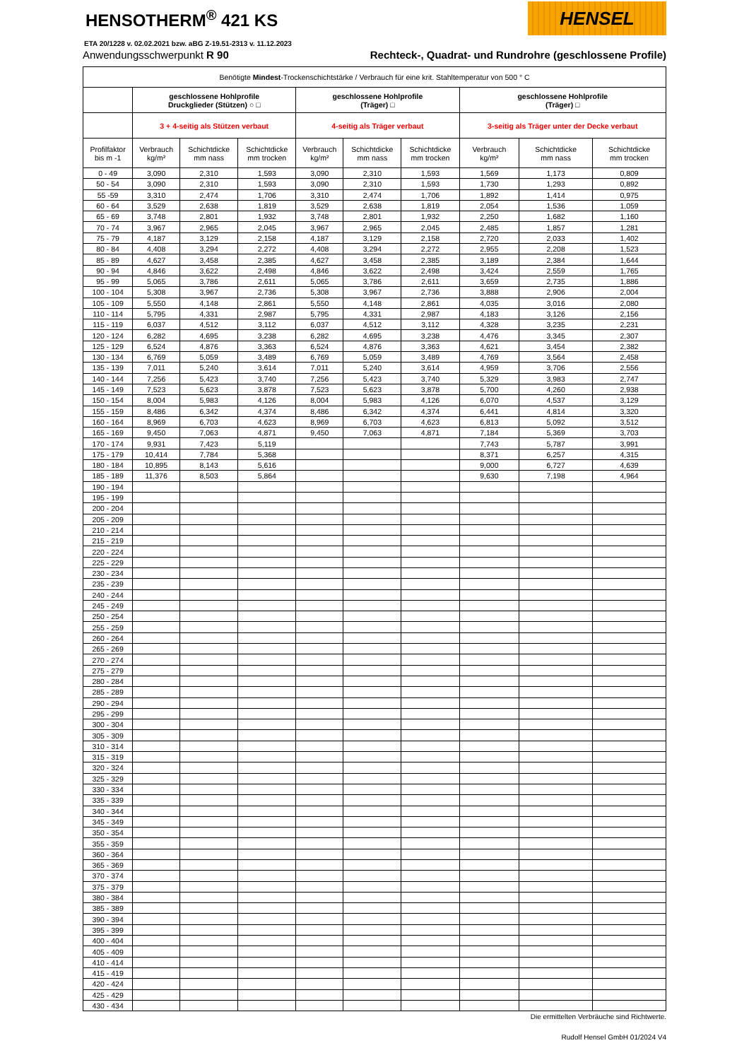HENSOTHERM<sup>®</sup> 421 KS
HENSEL
ETA 20/1228 v. 02.02.2021 bzw. aBG Z-19.51-2313 v. 11.12.2023
Anwendungsschwerpunkt R 90 Rechteck-, Quadrat- und Rundrohre (geschlossene Profile)
| Benötigte Mindest -Trockenschichtstärke / Verbrauch für eine krit. Stahltemperatur von 500 ° C | | | | | | | | | |
| | geschlossene Hohlprofile Druckglieder (Stützen) ○ □ | | | geschlossene Hohlprofile (Träger) □ | | | geschlossene Hohlprofile (Träger) □ | | |
| | 3 + 4-seitig als Stützen verbaut | | | 4-seitig als Träger verbaut | | | 3-seitig als Träger unter der Decke verbaut | | |
| Profilfaktor bis m -1 | Verbrauch kg/m² | Schichtdicke mm nass | Schichtdicke mm trocken | Verbrauch kg/m² | Schichtdicke mm nass | Schichtdicke mm trocken | Verbrauch kg/m² | Schichtdicke mm nass | Schichtdicke mm trocken |
| 0 - 49 | 3,090 | 2,310 | 1,593 | 3,090 | 2,310 | 1,593 | 1,569 | 1,173 | 0,809 |
| 50 - 54 | 3,090 | 2,310 | 1,593 | 3,090 | 2,310 | 1,593 | 1,730 | 1,293 | 0,892 |
| 55 -59 | 3,310 | 2,474 | 1,706 | 3,310 | 2,474 | 1,706 | 1,892 | 1,414 | 0,975 |
| 60 - 64 | 3,529 | 2,638 | 1,819 | 3,529 | 2,638 | 1,819 | 2,054 | 1,536 | 1,059 |
| 65 - 69 | 3,748 | 2,801 | 1,932 | 3,748 | 2,801 | 1,932 | 2,250 | 1,682 | 1,160 |
| 70 - 74 | 3,967 | 2,965 | 2,045 | 3,967 | 2,965 | 2,045 | 2,485 | 1,857 | 1,281 |
| 75 - 79 | 4,187 | 3,129 | 2,158 | 4,187 | 3,129 | 2,158 | 2,720 | 2,033 | 1,402 |
| 80 - 84 | 4,408 | 3,294 | 2,272 | 4,408 | 3,294 | 2,272 | 2,955 | 2,208 | 1,523 |
| 85 - 89 | 4,627 | 3,458 | 2,385 | 4,627 | 3,458 | 2,385 | 3,189 | 2,384 | 1,644 |
| 90 - 94 | 4,846 | 3,622 | 2,498 | 4,846 | 3,622 | 2,498 | 3,424 | 2,559 | 1,765 |
| 95 - 99 | 5,065 | 3,786 | 2,611 | 5,065 | 3,786 | 2,611 | 3,659 | 2,735 | 1,886 |
| 100 - 104 | 5,308 | 3,967 | 2,736 | 5,308 | 3,967 | 2,736 | 3,888 | 2,906 | 2,004 |
| 105 - 109 | 5,550 | 4,148 | 2,861 | 5,550 | 4,148 | 2,861 | 4,035 | 3,016 | 2,080 |
| 110 - 114 | 5,795 | 4,331 | 2,987 | 5,795 | 4,331 | 2,987 | 4,183 | 3,126 | 2,156 |
| 115 - 119 | 6,037 | 4,512 | 3,112 | 6,037 | 4,512 | 3,112 | 4,328 | 3,235 | 2,231 |
| 120 - 124 | 6,282 | 4,695 | 3,238 | 6,282 | 4,695 | 3,238 | 4,476 | 3,345 | 2,307 |
| 125 - 129 | 6,524 | 4,876 | 3,363 | 6,524 | 4,876 | 3,363 | 4,621 | 3,454 | 2,382 |
| 130 - 134 | 6,769 | 5,059 | 3,489 | 6,769 | 5,059 | 3,489 | 4,769 | 3,564 | 2,458 |
| 135 - 139 | 7,011 | 5,240 | 3,614 | 7,011 | 5,240 | 3,614 | 4,959 | 3,706 | 2,556 |
| 140 - 144 | 7,256 | 5,423 | 3,740 | 7,256 | 5,423 | 3,740 | 5,329 | 3,983 | 2,747 |
| 145 - 149 | 7,523 | 5,623 | 3,878 | 7,523 | 5,623 | 3,878 | 5,700 | 4,260 | 2,938 |
| 150 - 154 | 8,004 | 5,983 | 4,126 | 8,004 | 5,983 | 4,126 | 6,070 | 4,537 | 3,129 |
| 155 - 159 | 8,486 | 6,342 | 4,374 | 8,486 | 6,342 | 4,374 | 6,441 | 4,814 | 3,320 |
| 160 - 164 | 8,969 | 6,703 | 4,623 | 8,969 | 6,703 | 4,623 | 6,813 | 5,092 | 3,512 |
| 165 - 169 | 9,450 | 7,063 | 4,871 | 9,450 | 7,063 | 4,871 | 7,184 | 5,369 | 3,703 |
| 170 - 174 | 9,931 | 7,423 | 5,119 | | | | 7,743 | 5,787 | 3,991 |
| 175 - 179 | 10,414 | 7,784 | 5,368 | | | | 8,371 | 6,257 | 4,315 |
| 180 - 184 | 10,895 | 8,143 | 5,616 | | | | 9,000 | 6,727 | 4,639 |
| 185 - 189 | 11,376 | 8,503 | 5,864 | | | | 9,630 | 7,198 | 4,964 |
| 190 - 194 | | | | | | | | | |
| 195 - 199 | | | | | | | | | |
| 200 - 204 | | | | | | | | | |
| 205 - 209 | | | | | | | | | |
| 210 - 214 | | | | | | | | | |
| 215 - 219 | | | | | | | | | |
| 220 - 224 | | | | | | | | | |
| 225 - 229 | | | | | | | | | |
| 230 - 234 | | | | | | | | | |
| 235 - 239 | | | | | | | | | |
| 240 - 244 | | | | | | | | | |
| 245 - 249 | | | | | | | | | |
| 250 - 254 | | | | | | | | | |
| 255 - 259 | | | | | | | | | |
| 260 - 264 | | | | | | | | | |
| 265 - 269 | | | | | | | | | |
| 270 - 274 | | | | | | | | | |
| 275 - 279 | | | | | | | | | |
| 280 - 284 | | | | | | | | | |
| 285 - 289 | | | | | | | | | |
| 290 - 294 | | | | | | | | | |
| 295 - 299 | | | | | | | | | |
| 300 - 304 | | | | | | | | | |
| 305 - 309 | | | | | | | | | |
| 310 - 314 | | | | | | | | | |
| 315 - 319 | | | | | | | | | |
| 320 - 324 | | | | | | | | | |
| 325 - 329 | | | | | | | | | |
| 330 - 334 | | | | | | | | | |
| 335 - 339 | | | | | | | | | |
| 340 - 344 | | | | | | | | | |
| 345 - 349 | | | | | | | | | |
| 350 - 354 | | | | | | | | | |
| 355 - 359 | | | | | | | | | |
| 360 - 364 | | | | | | | | | |
| 365 - 369 | | | | | | | | | |
| 370 - 374 | | | | | | | | | |
| 375 - 379 | | | | | | | | | |
| 380 - 384 | | | | | | | | | |
| 385 - 389 | | | | | | | | | |
| 390 - 394 | | | | | | | | | |
| 395 - 399 | | | | | | | | | |
| 400 - 404 | | | | | | | | | |
| 405 - 409 | | | | | | | | | |
| 410 - 414 | | | | | | | | | |
| 415 - 419 | | | | | | | | | |
| 420 - 424 | | | | | | | | | |
| 425 - 429 | | | | | | | | | |
| 430 - 434 | | | | | | | | | |
Die ermittelten Verbräuche sind Richtwerte.
Rudolf Hensel GmbH 01/2024 V4